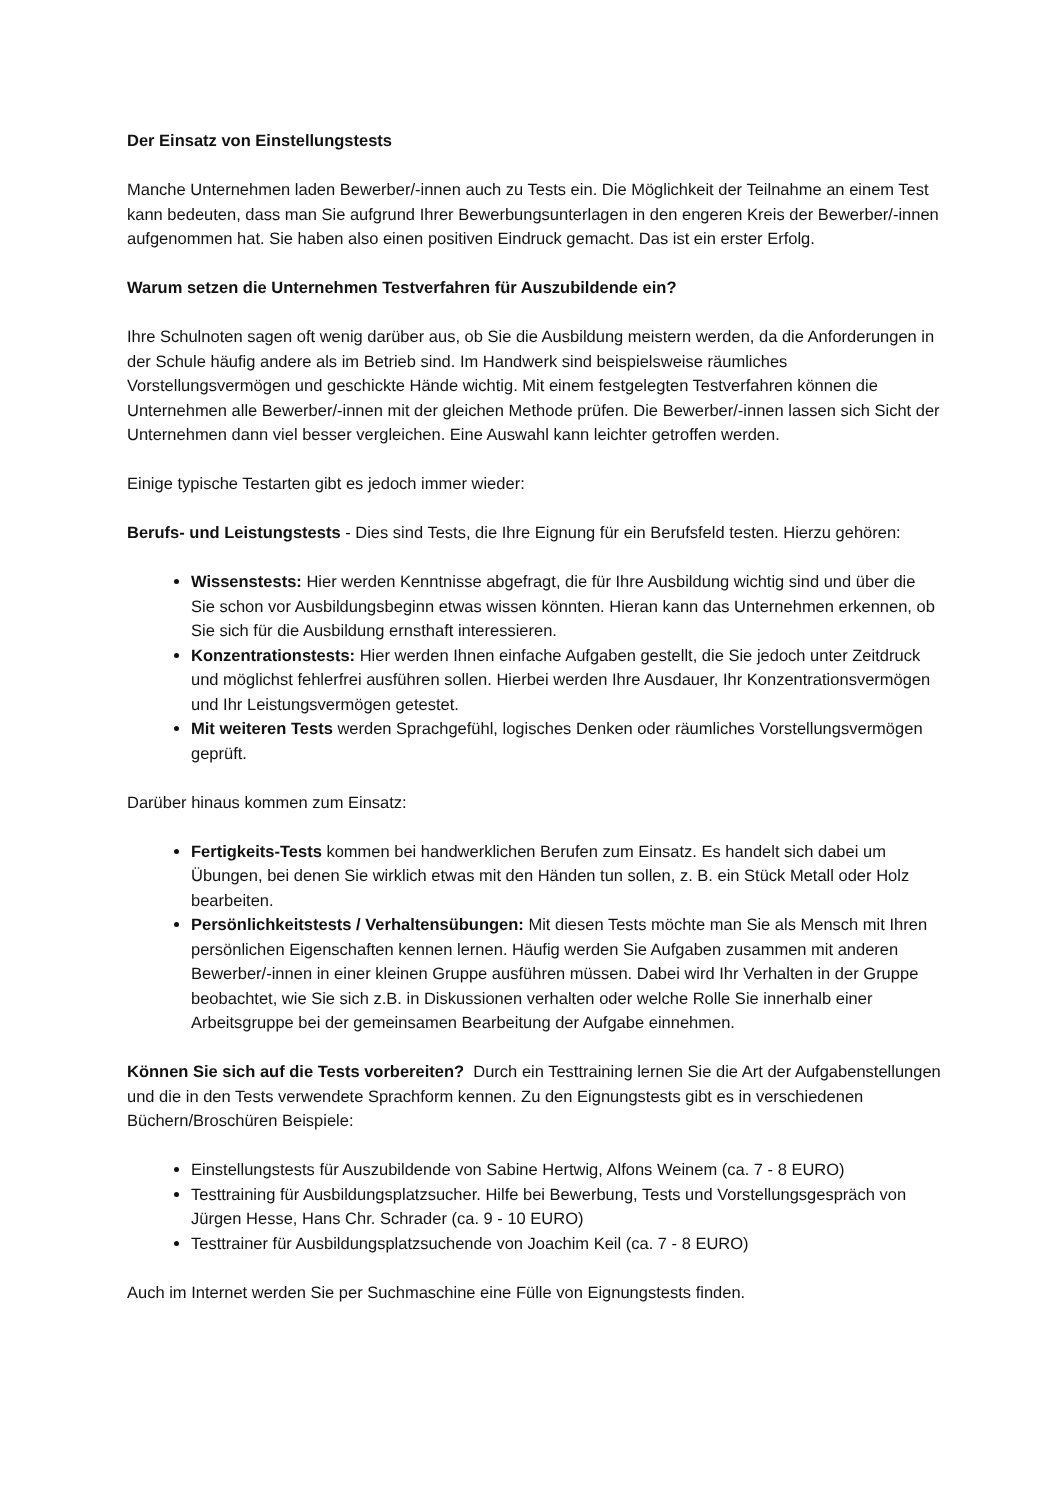Der Einsatz von Einstellungstests
Manche Unternehmen laden Bewerber/-innen auch zu Tests ein. Die Möglichkeit der Teilnahme an einem Test kann bedeuten, dass man Sie aufgrund Ihrer Bewerbungsunterlagen in den engeren Kreis der Bewerber/-innen aufgenommen hat. Sie haben also einen positiven Eindruck gemacht. Das ist ein erster Erfolg.
Warum setzen die Unternehmen Testverfahren für Auszubildende ein?
Ihre Schulnoten sagen oft wenig darüber aus, ob Sie die Ausbildung meistern werden, da die Anforderungen in der Schule häufig andere als im Betrieb sind. Im Handwerk sind beispielsweise räumliches Vorstellungsvermögen und geschickte Hände wichtig. Mit einem festgelegten Testverfahren können die Unternehmen alle Bewerber/-innen mit der gleichen Methode prüfen. Die Bewerber/-innen lassen sich Sicht der Unternehmen dann viel besser vergleichen. Eine Auswahl kann leichter getroffen werden.
Einige typische Testarten gibt es jedoch immer wieder:
Berufs- und Leistungstests - Dies sind Tests, die Ihre Eignung für ein Berufsfeld testen. Hierzu gehören:
Wissenstests: Hier werden Kenntnisse abgefragt, die für Ihre Ausbildung wichtig sind und über die Sie schon vor Ausbildungsbeginn etwas wissen könnten. Hieran kann das Unternehmen erkennen, ob Sie sich für die Ausbildung ernsthaft interessieren.
Konzentrationstests: Hier werden Ihnen einfache Aufgaben gestellt, die Sie jedoch unter Zeitdruck und möglichst fehlerfrei ausführen sollen. Hierbei werden Ihre Ausdauer, Ihr Konzentrationsvermögen und Ihr Leistungsvermögen getestet.
Mit weiteren Tests werden Sprachgefühl, logisches Denken oder räumliches Vorstellungsvermögen geprüft.
Darüber hinaus kommen zum Einsatz:
Fertigkeits-Tests kommen bei handwerklichen Berufen zum Einsatz. Es handelt sich dabei um Übungen, bei denen Sie wirklich etwas mit den Händen tun sollen, z. B. ein Stück Metall oder Holz bearbeiten.
Persönlichkeitstests / Verhaltensübungen: Mit diesen Tests möchte man Sie als Mensch mit Ihren persönlichen Eigenschaften kennen lernen. Häufig werden Sie Aufgaben zusammen mit anderen Bewerber/-innen in einer kleinen Gruppe ausführen müssen. Dabei wird Ihr Verhalten in der Gruppe beobachtet, wie Sie sich z.B. in Diskussionen verhalten oder welche Rolle Sie innerhalb einer Arbeitsgruppe bei der gemeinsamen Bearbeitung der Aufgabe einnehmen.
Können Sie sich auf die Tests vorbereiten? Durch ein Testtraining lernen Sie die Art der Aufgabenstellungen und die in den Tests verwendete Sprachform kennen. Zu den Eignungstests gibt es in verschiedenen Büchern/Broschüren Beispiele:
Einstellungstests für Auszubildende von Sabine Hertwig, Alfons Weinem (ca. 7 - 8 EURO)
Testtraining für Ausbildungsplatzsucher. Hilfe bei Bewerbung, Tests und Vorstellungsgespräch von Jürgen Hesse, Hans Chr. Schrader (ca. 9 - 10 EURO)
Testtrainer für Ausbildungsplatzsuchende von Joachim Keil (ca. 7 - 8 EURO)
Auch im Internet werden Sie per Suchmaschine eine Fülle von Eignungstests finden.